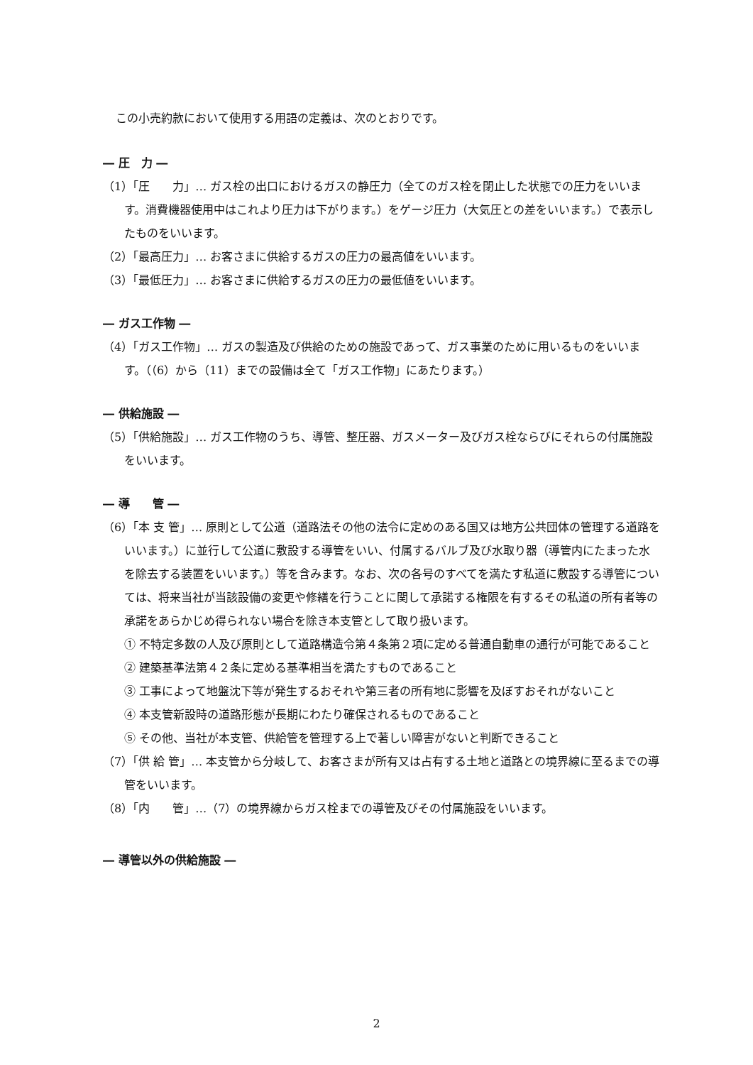この小売約款において使用する用語の定義は、次のとおりです。
― 圧　力 ―
（1）「圧　　力」… ガス栓の出口におけるガスの静圧力（全てのガス栓を閉止した状態での圧力をいいます。消費機器使用中はこれより圧力は下がります。）をゲージ圧力（大気圧との差をいいます。）で表示したものをいいます。
（2）「最高圧力」… お客さまに供給するガスの圧力の最高値をいいます。
（3）「最低圧力」… お客さまに供給するガスの圧力の最低値をいいます。
― ガス工作物 ―
（4）「ガス工作物」… ガスの製造及び供給のための施設であって、ガス事業のために用いるものをいいます。（（6）から（11）までの設備は全て「ガス工作物」にあたります。）
― 供給施設 ―
（5）「供給施設」… ガス工作物のうち、導管、整圧器、ガスメーター及びガス栓ならびにそれらの付属施設をいいます。
― 導　　管 ―
（6）「本 支 管」… 原則として公道（道路法その他の法令に定めのある国又は地方公共団体の管理する道路をいいます。）に並行して公道に敷設する導管をいい、付属するバルブ及び水取り器（導管内にたまった水を除去する装置をいいます。）等を含みます。なお、次の各号のすべてを満たす私道に敷設する導管については、将来当社が当該設備の変更や修繕を行うことに関して承諾する権限を有するその私道の所有者等の承諾をあらかじめ得られない場合を除き本支管として取り扱います。
① 不特定多数の人及び原則として道路構造令第４条第２項に定める普通自動車の通行が可能であること
② 建築基準法第４２条に定める基準相当を満たすものであること
③ 工事によって地盤沈下等が発生するおそれや第三者の所有地に影響を及ぼすおそれがないこと
④ 本支管新設時の道路形態が長期にわたり確保されるものであること
⑤ その他、当社が本支管、供給管を管理する上で著しい障害がないと判断できること
（7）「供 給 管」… 本支管から分岐して、お客さまが所有又は占有する土地と道路との境界線に至るまでの導管をいいます。
（8）「内　　管」…（7）の境界線からガス栓までの導管及びその付属施設をいいます。
― 導管以外の供給施設 ―
2